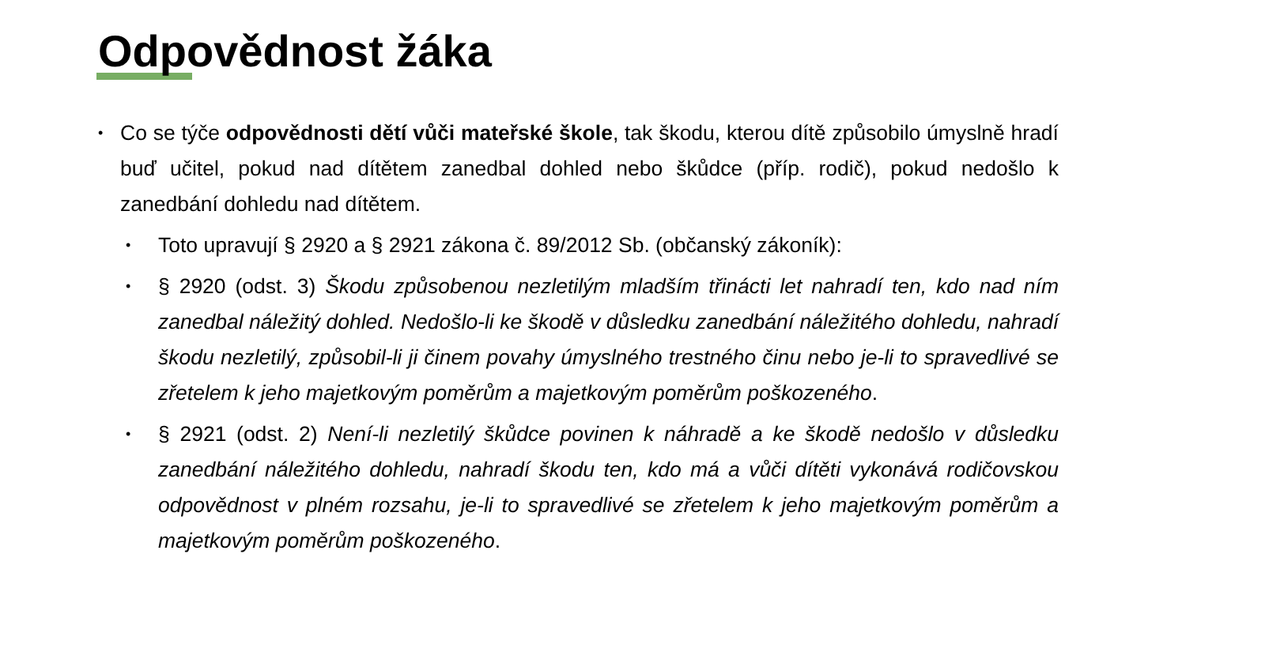Odpovědnost žáka
•
Co se týče odpovědnosti dětí vůči mateřské škole, tak škodu, kterou dítě způsobilo úmyslně hradí buď učitel, pokud nad dítětem zanedbal dohled nebo škůdce (příp. rodič), pokud nedošlo k zanedbání dohledu nad dítětem.
•
Toto upravují § 2920 a § 2921 zákona č. 89/2012 Sb. (občanský zákoník):
•
§ 2920 (odst. 3) Škodu způsobenou nezletilým mladším třinácti let nahradí ten, kdo nad ním zanedbal náležitý dohled. Nedošlo-li ke škodě v důsledku zanedbání náležitého dohledu, nahradí škodu nezletilý, způsobil-li ji činem povahy úmyslného trestného činu nebo je-li to spravedlivé se zřetelem k jeho majetkovým poměrům a majetkovým poměrům poškozeného.
•
§ 2921 (odst. 2) Není-li nezletilý škůdce povinen k náhradě a ke škodě nedošlo v důsledku zanedbání náležitého dohledu, nahradí škodu ten, kdo má a vůči dítěti vykonává rodičovskou odpovědnost v plném rozsahu, je-li to spravedlivé se zřetelem k jeho majetkovým poměrům a majetkovým poměrům poškozeného.